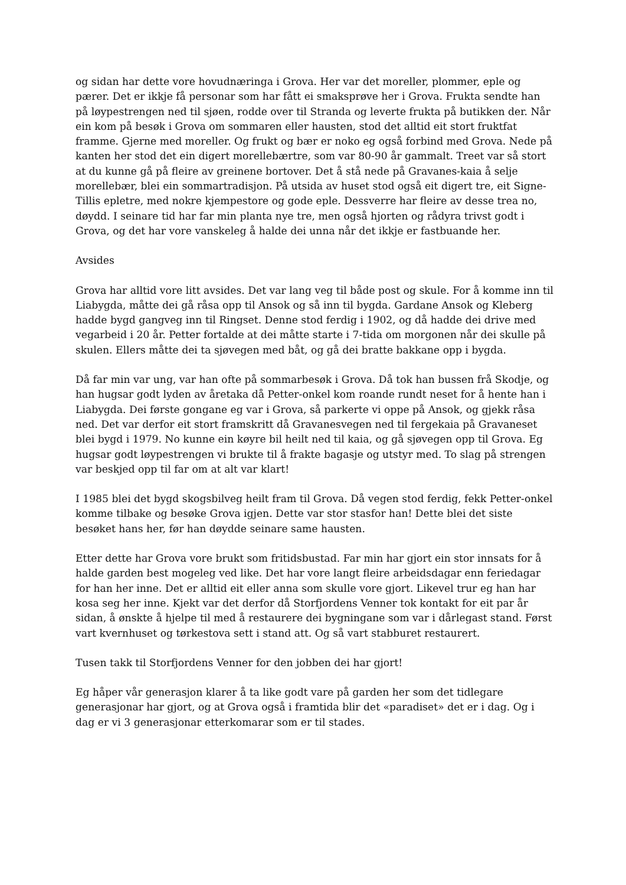og sidan har dette vore hovudnæringa i Grova. Her var det moreller, plommer, eple og pærer. Det er ikkje få personar som har fått ei smaksprøve her i Grova. Frukta sendte han på løypestrengen ned til sjøen, rodde over til Stranda og leverte frukta på butikken der. Når ein kom på besøk i Grova om sommaren eller hausten, stod det alltid eit stort fruktfat framme. Gjerne med moreller. Og frukt og bær er noko eg også forbind med Grova. Nede på kanten her stod det ein digert morellebærtre, som var 80-90 år gammalt. Treet var så stort at du kunne gå på fleire av greinene bortover. Det å stå nede på Gravanes-kaia å selje morellebær, blei ein sommartradisjon. På utsida av huset stod også eit digert tre, eit Signe-Tillis epletre, med nokre kjempestore og gode eple. Dessverre har fleire av desse trea no, døydd. I seinare tid har far min planta nye tre, men også hjorten og rådyra trivst godt i Grova, og det har vore vanskeleg å halde dei unna når det ikkje er fastbuande her.
Avsides
Grova har alltid vore litt avsides. Det var lang veg til både post og skule. For å komme inn til Liabygda, måtte dei gå råsa opp til Ansok og så inn til bygda. Gardane Ansok og Kleberg hadde bygd gangveg inn til Ringset. Denne stod ferdig i 1902, og då hadde dei drive med vegarbeid i 20 år. Petter fortalde at dei måtte starte i 7-tida om morgonen når dei skulle på skulen. Ellers måtte dei ta sjøvegen med båt, og gå dei bratte bakkane opp i bygda.
Då far min var ung, var han ofte på sommarbesøk i Grova. Då tok han bussen frå Skodje, og han hugsar godt lyden av åretaka då Petter-onkel kom roande rundt neset for å hente han i Liabygda. Dei første gongane eg var i Grova, så parkerte vi oppe på Ansok, og gjekk råsa ned. Det var derfor eit stort framskritt då Gravanesvegen ned til fergekaia på Gravaneset blei bygd i 1979. No kunne ein køyre bil heilt ned til kaia, og gå sjøvegen opp til Grova. Eg hugsar godt løypestrengen vi brukte til å frakte bagasje og utstyr med. To slag på strengen var beskjed opp til far om at alt var klart!
I 1985 blei det bygd skogsbilveg heilt fram til Grova. Då vegen stod ferdig, fekk Petter-onkel komme tilbake og besøke Grova igjen. Dette var stor stasfor han! Dette blei det siste besøket hans her, før han døydde seinare same hausten.
Etter dette har Grova vore brukt som fritidsbustad. Far min har gjort ein stor innsats for å halde garden best mogeleg ved like. Det har vore langt fleire arbeidsdagar enn feriedagar for han her inne. Det er alltid eit eller anna som skulle vore gjort. Likevel trur eg han har kosa seg her inne. Kjekt var det derfor då Storfjordens Venner tok kontakt for eit par år sidan, å ønskte å hjelpe til med å restaurere dei bygningane som var i dårlegast stand. Først vart kvernhuset og tørkestova sett i stand att. Og så vart stabburet restaurert.
Tusen takk til Storfjordens Venner for den jobben dei har gjort!
Eg håper vår generasjon klarer å ta like godt vare på garden her som det tidlegare generasjonar har gjort, og at Grova også i framtida blir det «paradiset» det er i dag. Og i dag er vi 3 generasjonar etterkomarar som er til stades.